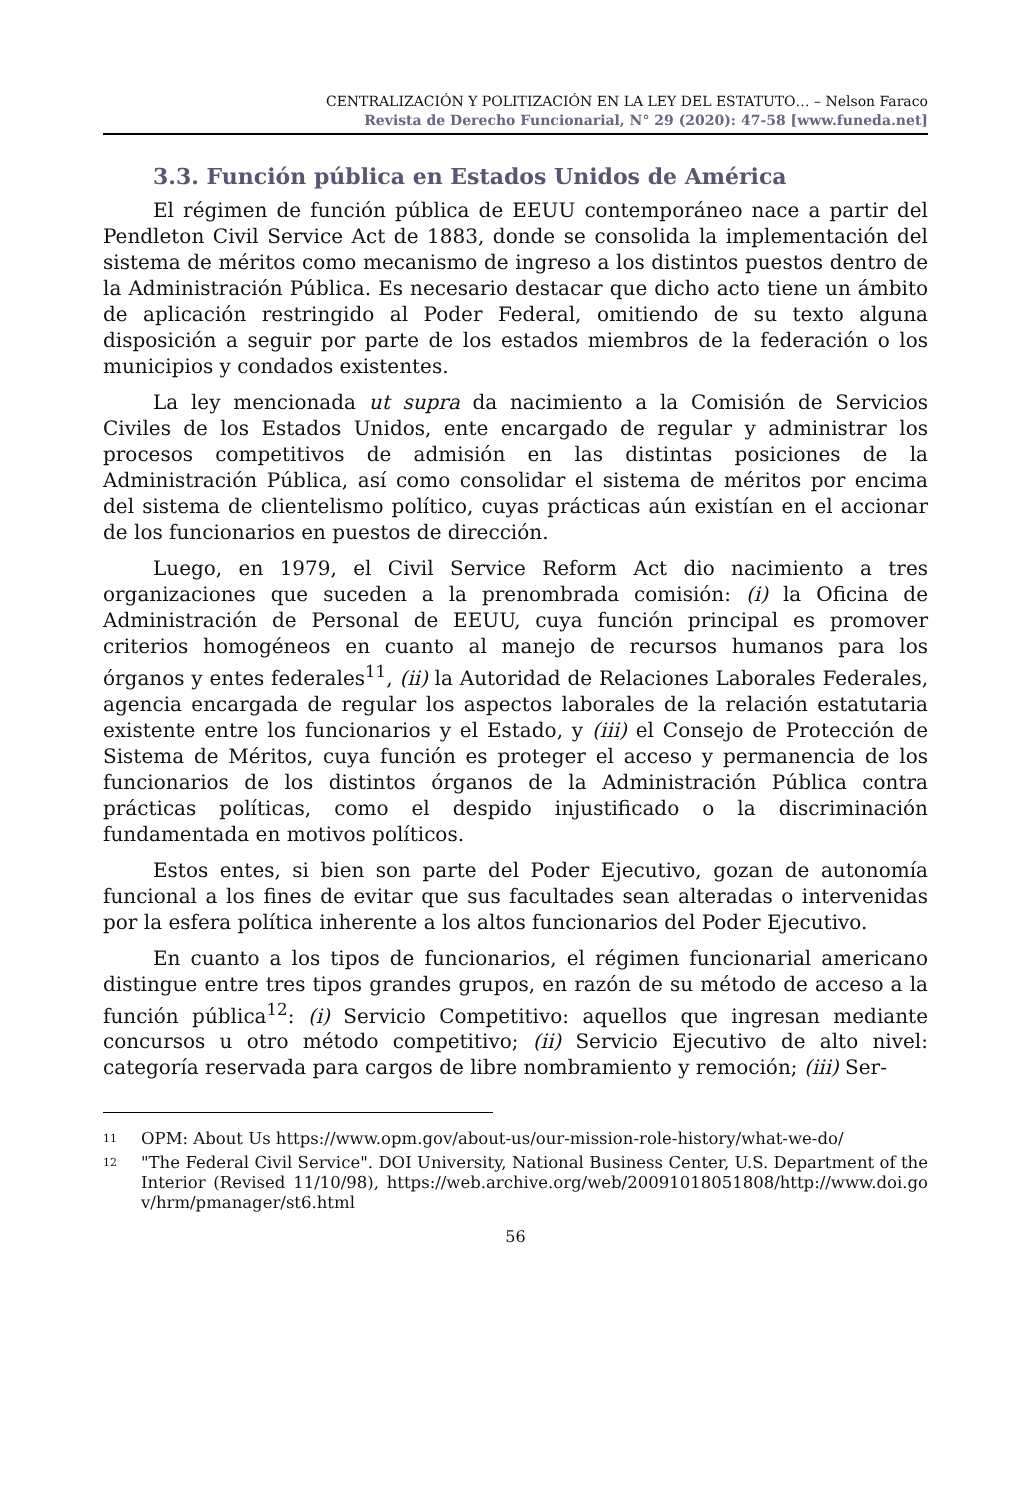CENTRALIZACIÓN Y POLITIZACIÓN EN LA LEY DEL ESTATUTO… – Nelson Faraco
Revista de Derecho Funcionarial, N° 29 (2020): 47-58 [www.funeda.net]
3.3. Función pública en Estados Unidos de América
El régimen de función pública de EEUU contemporáneo nace a partir del Pendleton Civil Service Act de 1883, donde se consolida la implementación del sistema de méritos como mecanismo de ingreso a los distintos puestos dentro de la Administración Pública. Es necesario destacar que dicho acto tiene un ámbito de aplicación restringido al Poder Federal, omitiendo de su texto alguna disposición a seguir por parte de los estados miembros de la federación o los municipios y condados existentes.
La ley mencionada ut supra da nacimiento a la Comisión de Servicios Civiles de los Estados Unidos, ente encargado de regular y administrar los procesos competitivos de admisión en las distintas posiciones de la Administración Pública, así como consolidar el sistema de méritos por encima del sistema de clientelismo político, cuyas prácticas aún existían en el accionar de los funcionarios en puestos de dirección.
Luego, en 1979, el Civil Service Reform Act dio nacimiento a tres organizaciones que suceden a la prenombrada comisión: (i) la Oficina de Administración de Personal de EEUU, cuya función principal es promover criterios homogéneos en cuanto al manejo de recursos humanos para los órganos y entes federales<sup>11</sup>, (ii) la Autoridad de Relaciones Laborales Federales, agencia encargada de regular los aspectos laborales de la relación estatutaria existente entre los funcionarios y el Estado, y (iii) el Consejo de Protección de Sistema de Méritos, cuya función es proteger el acceso y permanencia de los funcionarios de los distintos órganos de la Administración Pública contra prácticas políticas, como el despido injustificado o la discriminación fundamentada en motivos políticos.
Estos entes, si bien son parte del Poder Ejecutivo, gozan de autonomía funcional a los fines de evitar que sus facultades sean alteradas o intervenidas por la esfera política inherente a los altos funcionarios del Poder Ejecutivo.
En cuanto a los tipos de funcionarios, el régimen funcionarial americano distingue entre tres tipos grandes grupos, en razón de su método de acceso a la función pública<sup>12</sup>: (i) Servicio Competitivo: aquellos que ingresan mediante concursos u otro método competitivo; (ii) Servicio Ejecutivo de alto nivel: categoría reservada para cargos de libre nombramiento y remoción; (iii) Ser-
<sup>11</sup> OPM: About Us https://www.opm.gov/about-us/our-mission-role-history/what-we-do/
<sup>12</sup> "The Federal Civil Service". DOI University, National Business Center, U.S. Department of the Interior (Revised 11/10/98), https://web.archive.org/web/20091018051808/http://www.doi.gov/hrm/pmanager/st6.html
56